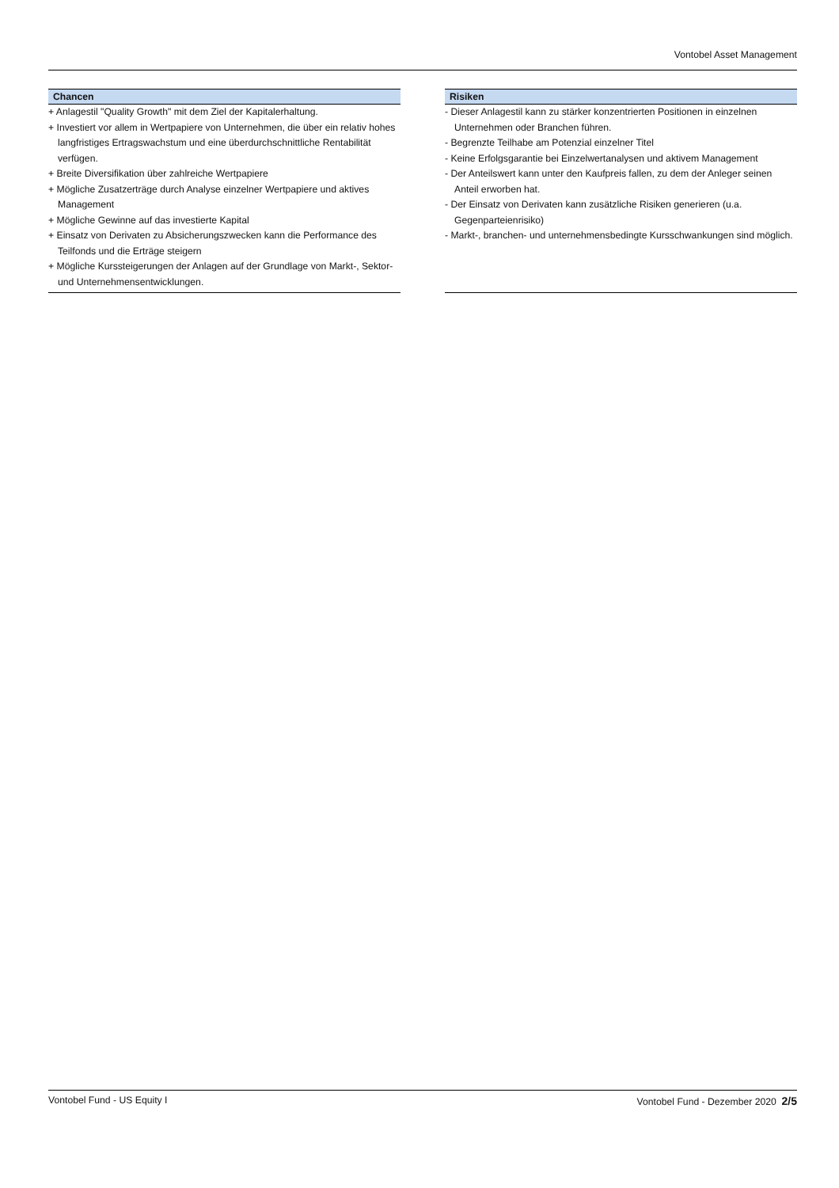Vontobel Asset Management
Chancen
+ Anlagestil "Quality Growth" mit dem Ziel der Kapitalerhaltung.
+ Investiert vor allem in Wertpapiere von Unternehmen, die über ein relativ hohes langfristiges Ertragswachstum und eine überdurchschnittliche Rentabilität verfügen.
+ Breite Diversifikation über zahlreiche Wertpapiere
+ Mögliche Zusatzerträge durch Analyse einzelner Wertpapiere und aktives Management
+ Mögliche Gewinne auf das investierte Kapital
+ Einsatz von Derivaten zu Absicherungszwecken kann die Performance des Teilfonds und die Erträge steigern
+ Mögliche Kurssteigerungen der Anlagen auf der Grundlage von Markt-, Sektor- und Unternehmensentwicklungen.
Risiken
- Dieser Anlagestil kann zu stärker konzentrierten Positionen in einzelnen Unternehmen oder Branchen führen.
- Begrenzte Teilhabe am Potenzial einzelner Titel
- Keine Erfolgsgarantie bei Einzelwertanalysen und aktivem Management
- Der Anteilswert kann unter den Kaufpreis fallen, zu dem der Anleger seinen Anteil erworben hat.
- Der Einsatz von Derivaten kann zusätzliche Risiken generieren (u.a. Gegenparteienrisiko)
- Markt-, branchen- und unternehmensbedingte Kursschwankungen sind möglich.
Vontobel Fund - US Equity I Vontobel Fund - Dezember 2020 2/5